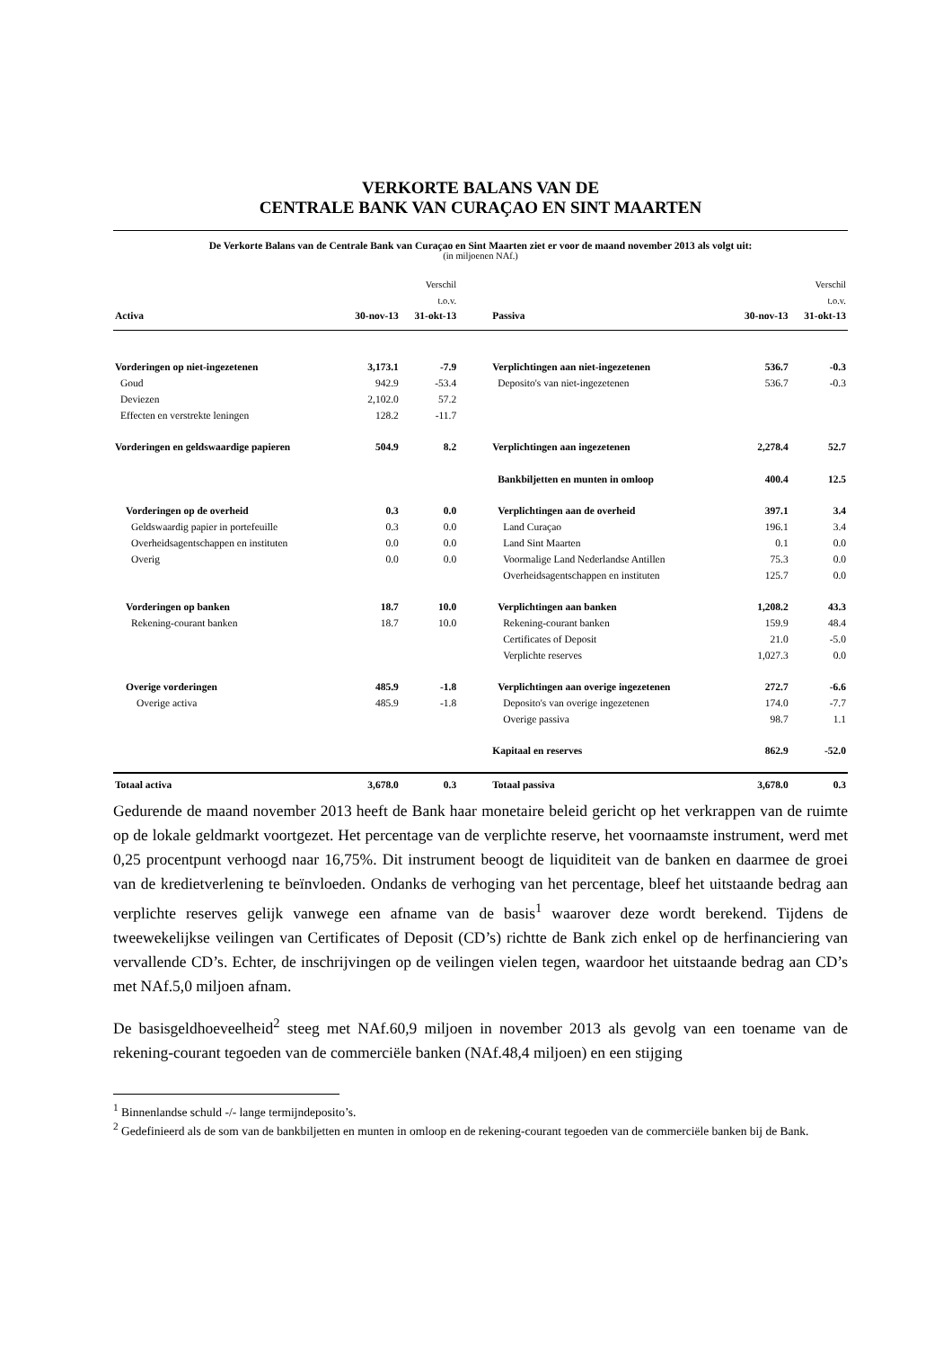VERKORTE BALANS VAN DE
CENTRALE BANK VAN CURAÇAO EN SINT MAARTEN
De Verkorte Balans van de Centrale Bank van Curaçao en Sint Maarten ziet er voor de maand november 2013 als volgt uit:
(in miljoenen NAf.)
| | | Verschil | | | Verschil |
| | | t.o.v. | | | t.o.v. |
| Activa | 30-nov-13 | 31-okt-13 | Passiva | 30-nov-13 | 31-okt-13 |
| Vorderingen op niet-ingezetenen | 3,173.1 | -7.9 | Verplichtingen aan niet-ingezetenen | 536.7 | -0.3 |
| Goud | 942.9 | -53.4 | Deposito's van niet-ingezetenen | 536.7 | -0.3 |
| Deviezen | 2,102.0 | 57.2 | | | |
| Effecten en verstrekte leningen | 128.2 | -11.7 | | | |
| Vorderingen en geldswaardige papieren | 504.9 | 8.2 | Verplichtingen aan ingezetenen | 2,278.4 | 52.7 |
| | | | Bankbiljetten en munten in omloop | 400.4 | 12.5 |
| Vorderingen op de overheid | 0.3 | 0.0 | Verplichtingen aan de overheid | 397.1 | 3.4 |
| Geldswaardig papier in portefeuille | 0.3 | 0.0 | Land Curaçao | 196.1 | 3.4 |
| Overheidsagentschappen en instituten | 0.0 | 0.0 | Land Sint Maarten | 0.1 | 0.0 |
| Overig | 0.0 | 0.0 | Voormalige Land Nederlandse Antillen | 75.3 | 0.0 |
| | | | Overheidsagentschappen en instituten | 125.7 | 0.0 |
| Vorderingen op banken | 18.7 | 10.0 | Verplichtingen aan banken | 1,208.2 | 43.3 |
| Rekening-courant banken | 18.7 | 10.0 | Rekening-courant banken | 159.9 | 48.4 |
| | | | Certificates of Deposit | 21.0 | -5.0 |
| | | | Verplichte reserves | 1,027.3 | 0.0 |
| Overige vorderingen | 485.9 | -1.8 | Verplichtingen aan overige ingezetenen | 272.7 | -6.6 |
| Overige activa | 485.9 | -1.8 | Deposito's van overige ingezetenen | 174.0 | -7.7 |
| | | | Overige passiva | 98.7 | 1.1 |
| | | | Kapitaal en reserves | 862.9 | -52.0 |
| Totaal activa | 3,678.0 | 0.3 | Totaal passiva | 3,678.0 | 0.3 |
Gedurende de maand november 2013 heeft de Bank haar monetaire beleid gericht op het verkrappen van de ruimte op de lokale geldmarkt voortgezet. Het percentage van de verplichte reserve, het voornaamste instrument, werd met 0,25 procentpunt verhoogd naar 16,75%. Dit instrument beoogt de liquiditeit van de banken en daarmee de groei van de kredietverlening te beïnvloeden. Ondanks de verhoging van het percentage, bleef het uitstaande bedrag aan verplichte reserves gelijk vanwege een afname van de basis<sup>1</sup> waarover deze wordt berekend. Tijdens de tweewekelijkse veilingen van Certificates of Deposit (CD’s) richtte de Bank zich enkel op de herfinanciering van vervallende CD’s. Echter, de inschrijvingen op de veilingen vielen tegen, waardoor het uitstaande bedrag aan CD’s met NAf.5,0 miljoen afnam.
De basisgeldhoeveelheid<sup>2</sup> steeg met NAf.60,9 miljoen in november 2013 als gevolg van een toename van de rekening-courant tegoeden van de commerciële banken (NAf.48,4 miljoen) en een stijging
<sup>1</sup> Binnenlandse schuld -/- lange termijndeposito’s.
<sup>2</sup> Gedefinieerd als de som van de bankbiljetten en munten in omloop en de rekening-courant tegoeden van de commerciële banken bij de Bank.